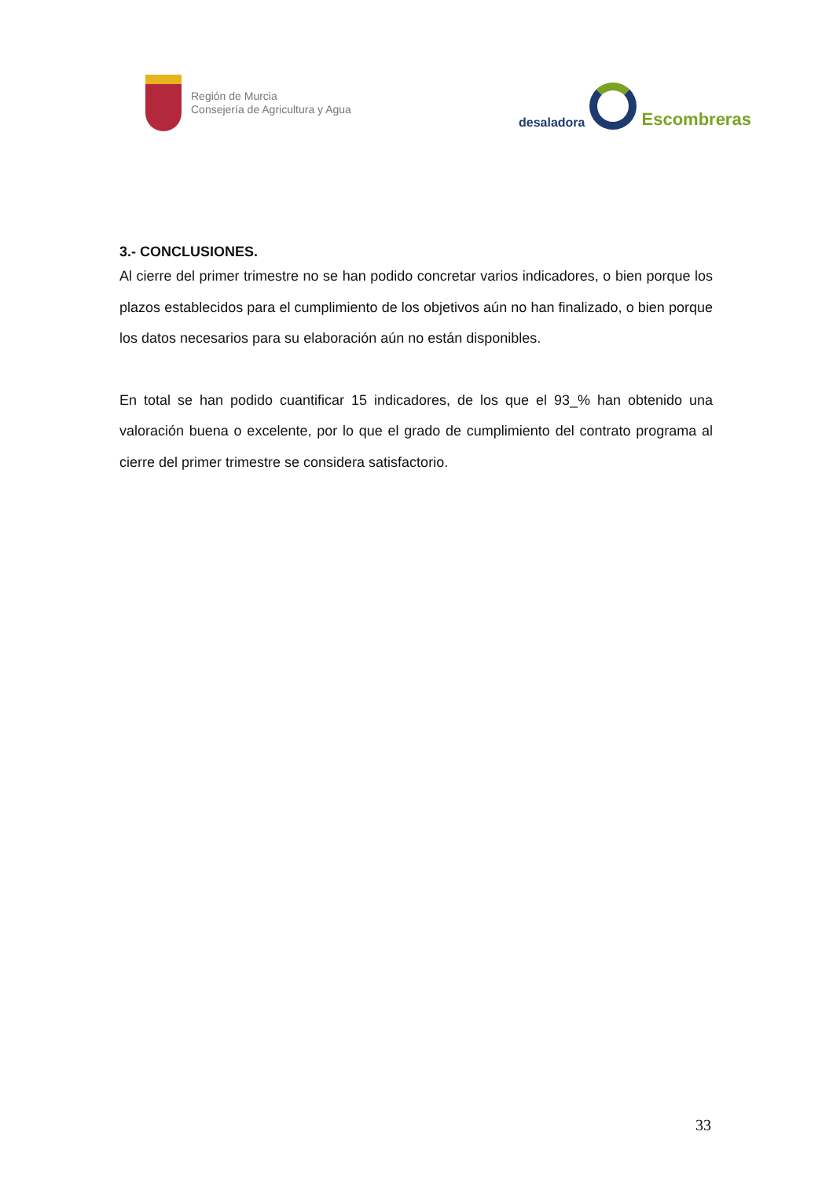Región de Murcia
Consejería de Agricultura y Agua
desaladora
Escombreras
3.- CONCLUSIONES.
Al cierre del primer trimestre no se han podido concretar varios indicadores, o bien porque los plazos establecidos para el cumplimiento de los objetivos aún no han finalizado, o bien porque los datos necesarios para su elaboración aún no están disponibles.
En total se han podido cuantificar 15 indicadores, de los que el 93_% han obtenido una valoración buena o excelente, por lo que el grado de cumplimiento del contrato programa al cierre del primer trimestre se considera satisfactorio.
33